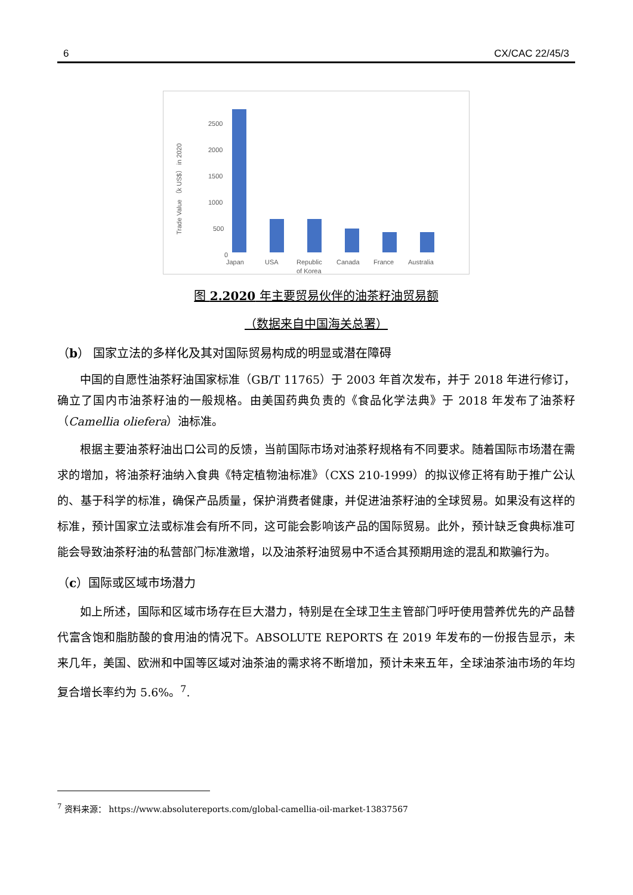6 CX/CAC 22/45/3
Trade Value （k US$） in 2020
2500
2000
1500
1000
500
0
Japan
USA
Republic
of Korea
Canada
France
Australia
图 2.2020 年主要贸易伙伴的油茶籽油贸易额
（数据来自中国海关总署）
（b） 国家立法的多样化及其对国际贸易构成的明显或潜在障碍
中国的自愿性油茶籽油国家标准（GB/T 11765）于 2003 年首次发布，并于 2018 年进行修订，确立了国内市油茶籽油的一般规格。由美国药典负责的《食品化学法典》于 2018 年发布了油茶籽（Camellia oliefera）油标准。
根据主要油茶籽油出口公司的反馈，当前国际市场对油茶籽规格有不同要求。随着国际市场潜在需求的增加，将油茶籽油纳入食典《特定植物油标准》（CXS 210-1999）的拟议修正将有助于推广公认的、基于科学的标准，确保产品质量，保护消费者健康，并促进油茶籽油的全球贸易。如果没有这样的标准，预计国家立法或标准会有所不同，这可能会影响该产品的国际贸易。此外，预计缺乏食典标准可能会导致油茶籽油的私营部门标准激增，以及油茶籽油贸易中不适合其预期用途的混乱和欺骗行为。
（c）国际或区域市场潜力
如上所述，国际和区域市场存在巨大潜力，特别是在全球卫生主管部门呼吁使用营养优先的产品替代富含饱和脂肪酸的食用油的情况下。ABSOLUTE REPORTS 在 2019 年发布的一份报告显示，未来几年，美国、欧洲和中国等区域对油茶油的需求将不断增加，预计未来五年，全球油茶油市场的年均复合增长率约为 5.6%。<sup>7</sup>.
<sup>7</sup> 资料来源： https://www.absolutereports.com/global-camellia-oil-market-13837567